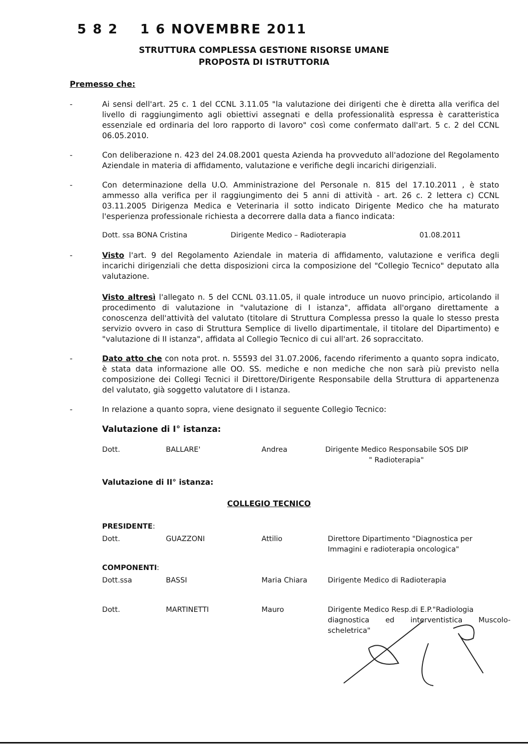5 8 2 1 6 NOVEMBRE 2011
STRUTTURA COMPLESSA GESTIONE RISORSE UMANE
PROPOSTA DI ISTRUTTORIA
Premesso che:
- Ai sensi dell'art. 25 c. 1 del CCNL 3.11.05 "la valutazione dei dirigenti che è diretta alla verifica del livello di raggiungimento agli obiettivi assegnati e della professionalità espressa è caratteristica essenziale ed ordinaria del loro rapporto di lavoro" così come confermato dall'art. 5 c. 2 del CCNL 06.05.2010.
- Con deliberazione n. 423 del 24.08.2001 questa Azienda ha provveduto all'adozione del Regolamento Aziendale in materia di affidamento, valutazione e verifiche degli incarichi dirigenziali.
- Con determinazione della U.O. Amministrazione del Personale n. 815 del 17.10.2011 , è stato ammesso alla verifica per il raggiungimento dei 5 anni di attività - art. 26 c. 2 lettera c) CCNL 03.11.2005 Dirigenza Medica e Veterinaria il sotto indicato Dirigente Medico che ha maturato l'esperienza professionale richiesta a decorrere dalla data a fianco indicata:
| Dott. ssa BONA Cristina | Dirigente Medico – Radioterapia | 01.08.2011 |
- Visto l'art. 9 del Regolamento Aziendale in materia di affidamento, valutazione e verifica degli incarichi dirigenziali che detta disposizioni circa la composizione del "Collegio Tecnico" deputato alla valutazione.
Visto altresì l'allegato n. 5 del CCNL 03.11.05, il quale introduce un nuovo principio, articolando il procedimento di valutazione in "valutazione di I istanza", affidata all'organo direttamente a conoscenza dell'attività del valutato (titolare di Struttura Complessa presso la quale lo stesso presta servizio ovvero in caso di Struttura Semplice di livello dipartimentale, il titolare del Dipartimento) e "valutazione di II istanza", affidata al Collegio Tecnico di cui all'art. 26 sopraccitato.
- Dato atto che con nota prot. n. 55593 del 31.07.2006, facendo riferimento a quanto sopra indicato, è stata data informazione alle OO. SS. mediche e non mediche che non sarà più previsto nella composizione dei Collegi Tecnici il Direttore/Dirigente Responsabile della Struttura di appartenenza del valutato, già soggetto valutatore di I istanza.
- In relazione a quanto sopra, viene designato il seguente Collegio Tecnico:
Valutazione di I° istanza:
| Dott. | BALLARE' | Andrea | Dirigente Medico Responsabile SOS DIP " Radioterapia" |
Valutazione di II° istanza:
COLLEGIO TECNICO
| PRESIDENTE : | | | |
| Dott. | GUAZZONI | Attilio | Direttore Dipartimento "Diagnostica per Immagini e radioterapia oncologica" |
| COMPONENTI : | | | |
| Dott.ssa | BASSI | Maria Chiara | Dirigente Medico di Radioterapia |
| Dott. | MARTINETTI | Mauro | Dirigente Medico Resp.di E.P."Radiologia diagnostica ed interventistica Muscolo-scheletrica" |